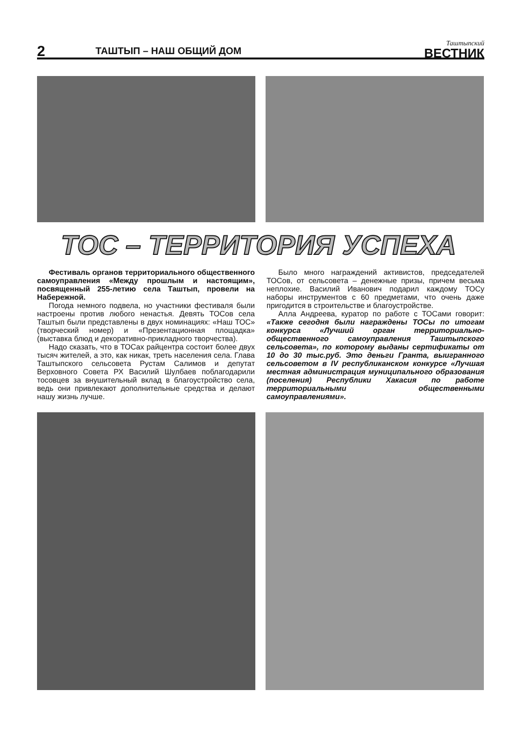2
ТАШТЫП – НАШ ОБЩИЙ ДОМ
Таштыпский
ВЕСТНИК
ТОС – ТЕРРИТОРИЯ УСПЕХА
Фестиваль органов территориального общественного самоуправления «Между прошлым и настоящим», посвященный 255-летию села Таштып, провели на Набережной.
Погода немного подвела, но участники фестиваля были настроены против любого ненастья. Девять ТОСов села Таштып были представлены в двух номинациях: «Наш ТОС» (творческий номер) и «Презентационная площадка» (выставка блюд и декоративно-прикладного творчества).
Надо сказать, что в ТОСах райцентра состоит более двух тысяч жителей, а это, как никак, треть населения села. Глава Таштыпского сельсовета Рустам Салимов и депутат Верховного Совета РХ Василий Шулбаев поблагодарили тосовцев за внушительный вклад в благоустройство села, ведь они привлекают дополнительные средства и делают нашу жизнь лучше.
Было много награждений активистов, председателей ТОСов, от сельсовета – денежные призы, причем весьма неплохие. Василий Иванович подарил каждому ТОСу наборы инструментов с 60 предметами, что очень даже пригодится в строительстве и благоустройстве.
Алла Андреева, куратор по работе с ТОСами говорит: «Также сегодня были награждены ТОСы по итогам конкурса «Лучший орган территориально-общественного самоуправления Таштыпского сельсовета», по которому выданы сертификаты от 10 до 30 тыс.руб. Это деньги Гранта, выигранного сельсоветом в IV республиканском конкурсе «Лучшая местная администрация муниципального образования (поселения) Республики Хакасия по работе территориальными общественными самоуправлениями».